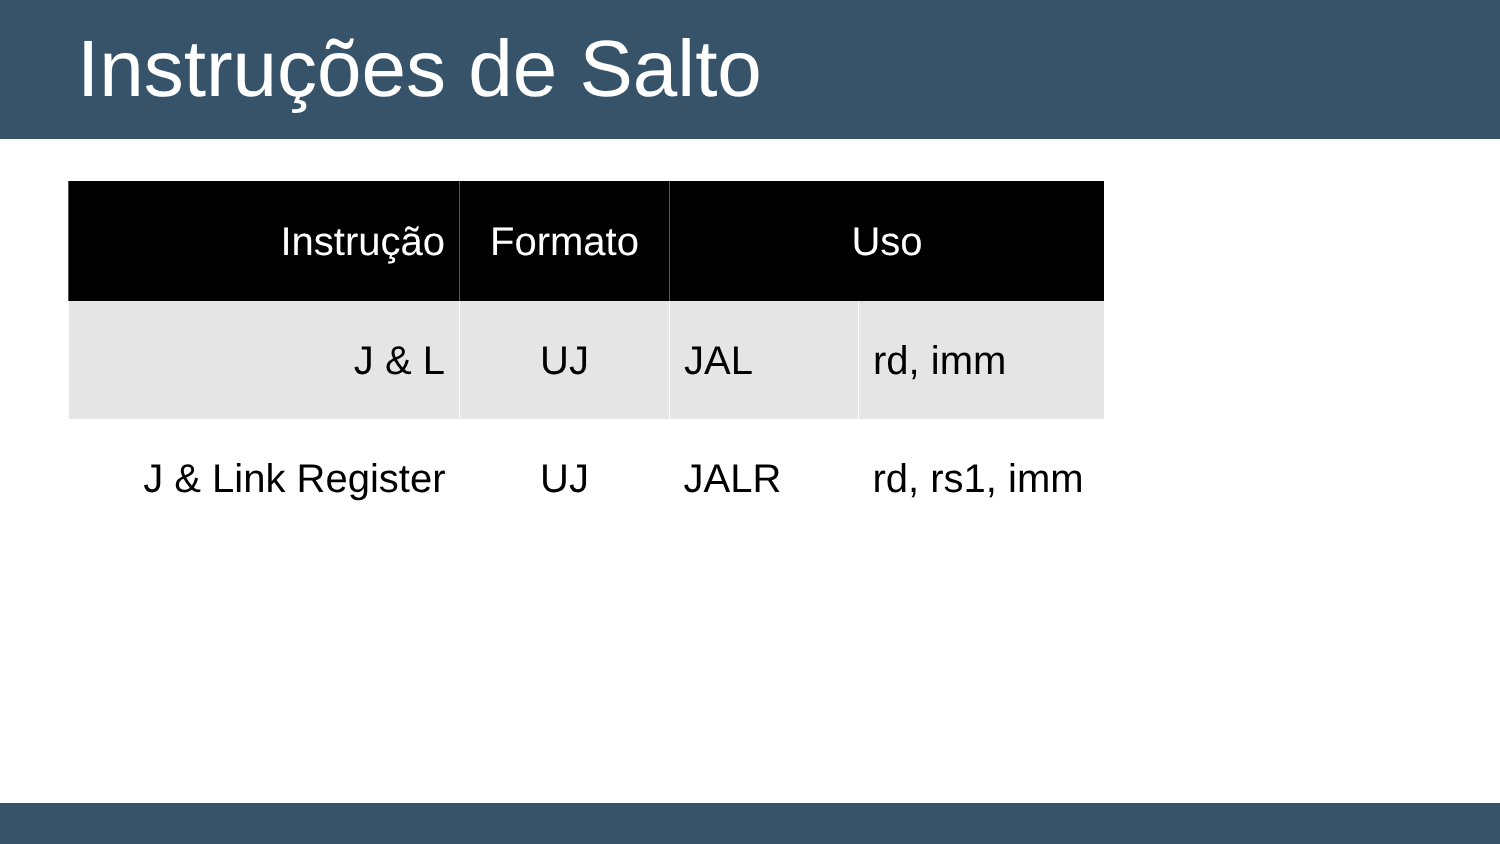Instruções de Salto
| Instrução | Formato | Uso | |
| --- | --- | --- | --- |
| J & L | UJ | JAL | rd, imm |
| J & Link Register | UJ | JALR | rd, rs1, imm |